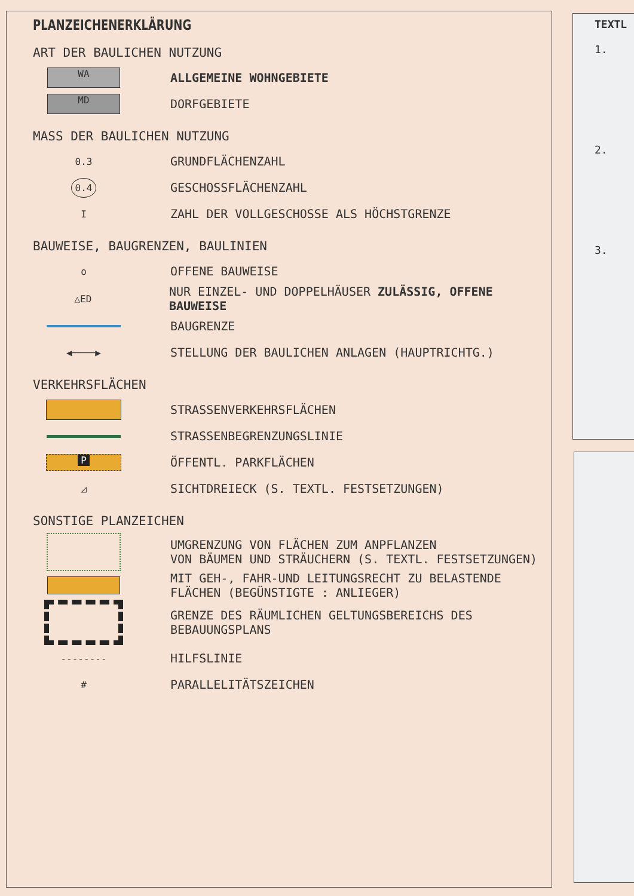TEXTL
1.
2.
3.
PLANZEICHENERKLÄRUNG
ART DER BAULICHEN NUTZUNG
WA
ALLGEMEINE WOHNGEBIETE
MD
DORFGEBIETE
MASS DER BAULICHEN NUTZUNG
0.3
GRUNDFLÄCHENZAHL
0.4
GESCHOSSFLÄCHENZAHL
I
ZAHL DER VOLLGESCHOSSE ALS HÖCHSTGRENZE
BAUWEISE, BAUGRENZEN, BAULINIEN
o
OFFENE BAUWEISE
△ED
NUR EINZEL- UND DOPPELHÄUSER ZULÄSSIG, OFFENE BAUWEISE
BAUGRENZE
◀────▶
STELLUNG DER BAULICHEN ANLAGEN (HAUPTRICHTG.)
VERKEHRSFLÄCHEN
STRASSENVERKEHRSFLÄCHEN
STRASSENBEGRENZUNGSLINIE
P
ÖFFENTL. PARKFLÄCHEN
◿
SICHTDREIECK (S. TEXTL. FESTSETZUNGEN)
SONSTIGE PLANZEICHEN
UMGRENZUNG VON FLÄCHEN ZUM ANPFLANZEN
VON BÄUMEN UND STRÄUCHERN (S. TEXTL. FESTSETZUNGEN)
MIT GEH-, FAHR-UND LEITUNGSRECHT ZU BELASTENDE
FLÄCHEN (BEGÜNSTIGTE : ANLIEGER)
GRENZE DES RÄUMLICHEN GELTUNGSBEREICHS DES
BEBAUUNGSPLANS
--------
HILFSLINIE
#
PARALLELITÄTSZEICHEN